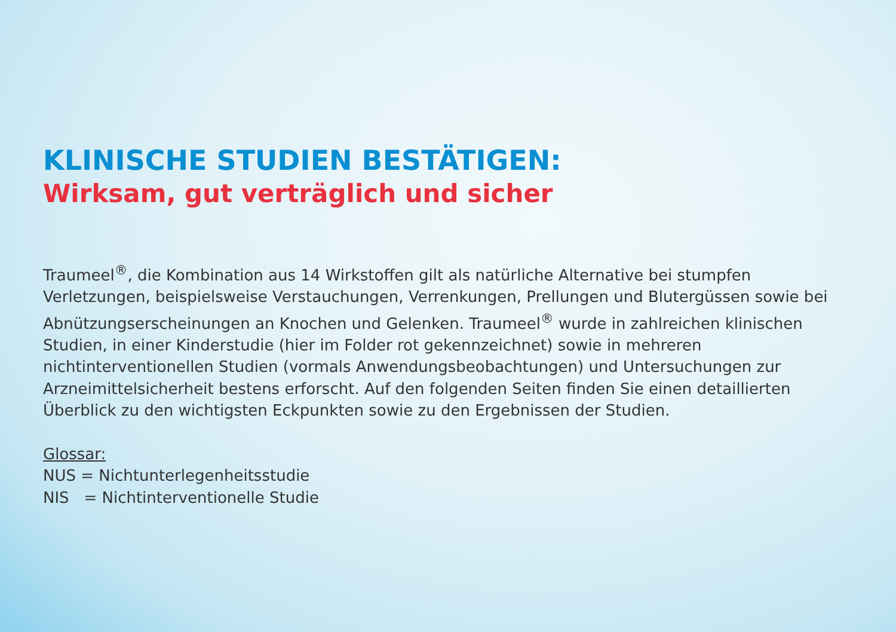KLINISCHE STUDIEN BESTÄTIGEN:
Wirksam, gut verträglich und sicher
Traumeel<sup>®</sup>, die Kombination aus 14 Wirkstoffen gilt als natürliche Alternative bei stumpfen Verletzungen, beispielsweise Verstauchungen, Verrenkungen, Prellungen und Blutergüssen sowie bei Abnützungserscheinungen an Knochen und Gelenken. Traumeel<sup>®</sup> wurde in zahlreichen klinischen Studien, in einer Kinderstudie (hier im Folder rot gekennzeichnet) sowie in mehreren nichtinterventionellen Studien (vormals Anwendungsbeobachtungen) und Untersuchungen zur Arzneimittelsicherheit bestens erforscht. Auf den folgenden Seiten finden Sie einen detaillierten Überblick zu den wichtigsten Eckpunkten sowie zu den Ergebnissen der Studien.
Glossar:
NUS = Nichtunterlegenheitsstudie
NIS = Nichtinterventionelle Studie